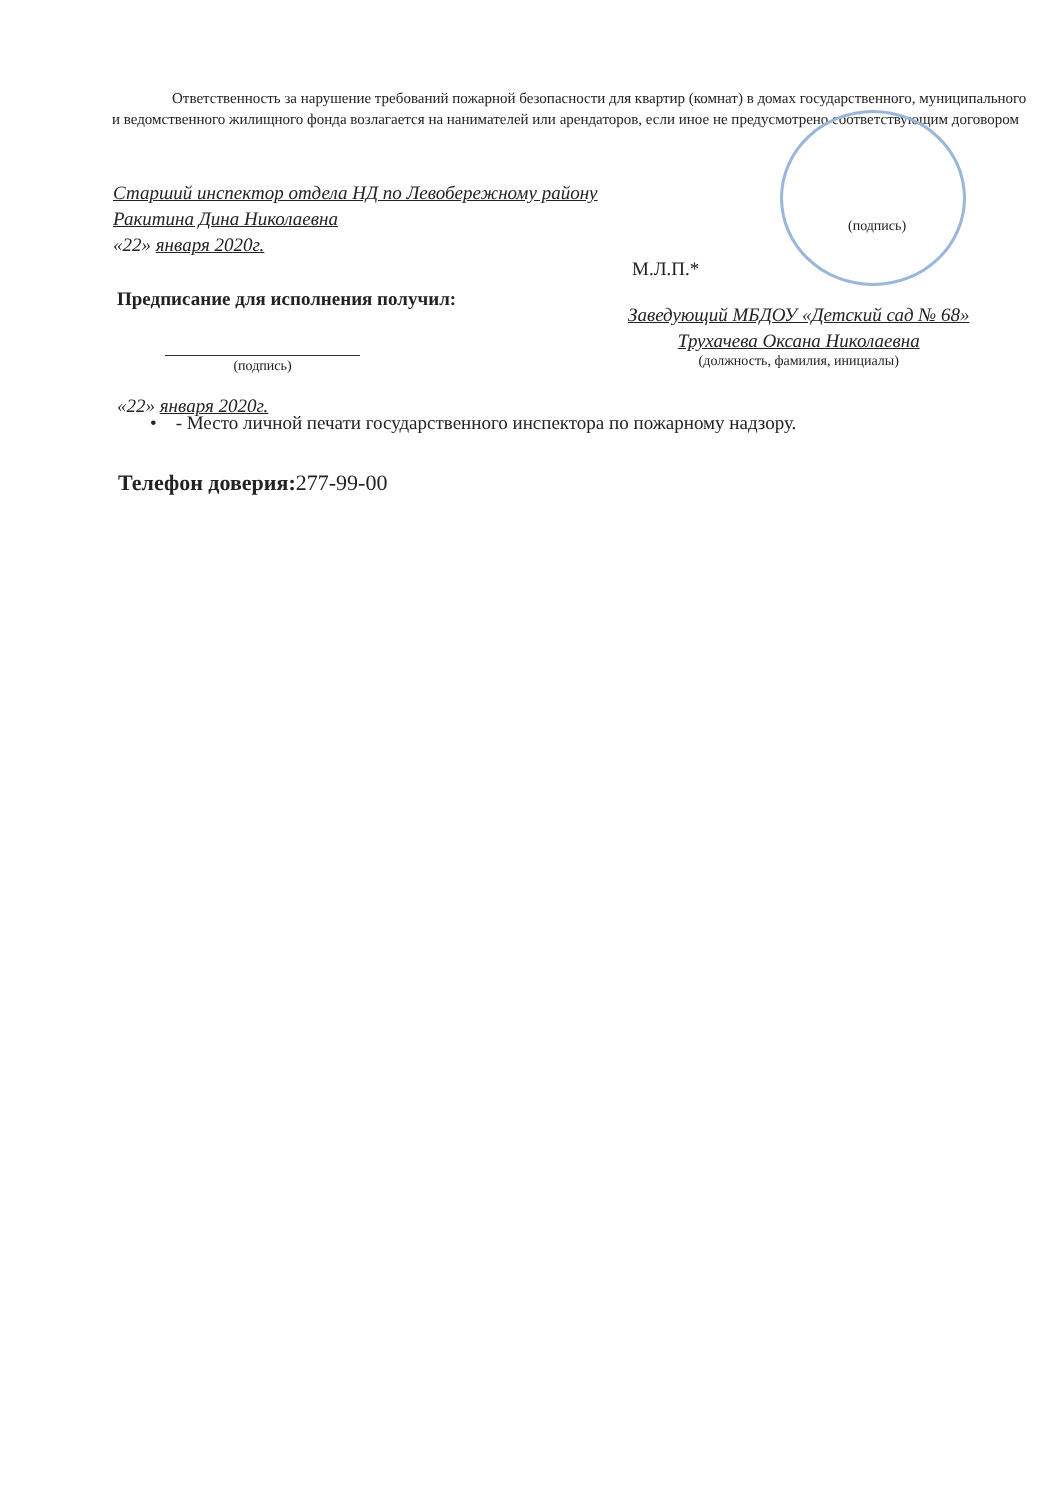Ответственность за нарушение требований пожарной безопасности для квартир (комнат) в домах государственного, муниципального и ведомственного жилищного фонда возлагается на нанимателей или арендаторов, если иное не предусмотрено соответствующим договором
Старший инспектор отдела НД по Левобережному району
Ракитина Дина Николаевна
«22» января 2020г.
(подпись)
М.Л.П.*
Предписание для исполнения получил:
Заведующий МБДОУ «Детский сад № 68»
Трухачева Оксана Николаевна
(должность, фамилия, инициалы)
(подпись)
«22» января 2020г.
• - Место личной печати государственного инспектора по пожарному надзору.
Телефон доверия: 277-99-00